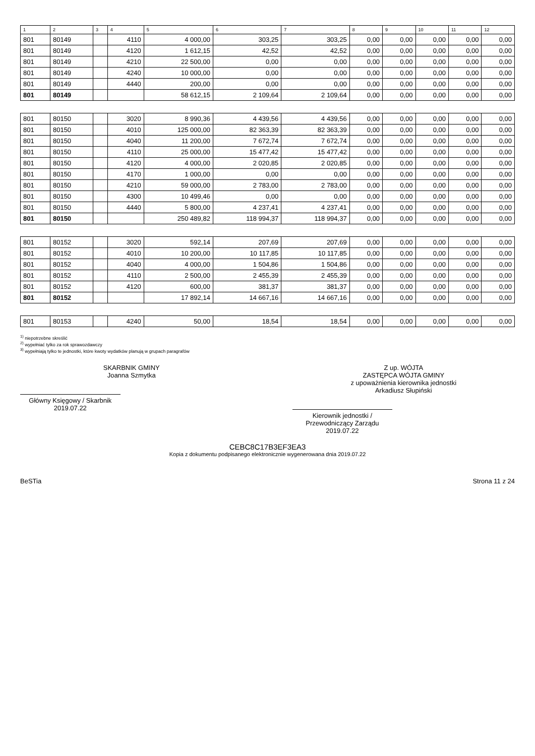| 1 | 2 | 3 | 4 | 5 | 6 | 7 | 8 | 9 | 10 | 11 | 12 |
| --- | --- | --- | --- | --- | --- | --- | --- | --- | --- | --- | --- |
| 801 | 80149 | | 4110 | 4 000,00 | 303,25 | 303,25 | 0,00 | 0,00 | 0,00 | 0,00 | 0,00 |
| 801 | 80149 | | 4120 | 1 612,15 | 42,52 | 42,52 | 0,00 | 0,00 | 0,00 | 0,00 | 0,00 |
| 801 | 80149 | | 4210 | 22 500,00 | 0,00 | 0,00 | 0,00 | 0,00 | 0,00 | 0,00 | 0,00 |
| 801 | 80149 | | 4240 | 10 000,00 | 0,00 | 0,00 | 0,00 | 0,00 | 0,00 | 0,00 | 0,00 |
| 801 | 80149 | | 4440 | 200,00 | 0,00 | 0,00 | 0,00 | 0,00 | 0,00 | 0,00 | 0,00 |
| 801 | 80149 | | | 58 612,15 | 2 109,64 | 2 109,64 | 0,00 | 0,00 | 0,00 | 0,00 | 0,00 |
| 801 | 80150 | | 3020 | 8 990,36 | 4 439,56 | 4 439,56 | 0,00 | 0,00 | 0,00 | 0,00 | 0,00 |
| 801 | 80150 | | 4010 | 125 000,00 | 82 363,39 | 82 363,39 | 0,00 | 0,00 | 0,00 | 0,00 | 0,00 |
| 801 | 80150 | | 4040 | 11 200,00 | 7 672,74 | 7 672,74 | 0,00 | 0,00 | 0,00 | 0,00 | 0,00 |
| 801 | 80150 | | 4110 | 25 000,00 | 15 477,42 | 15 477,42 | 0,00 | 0,00 | 0,00 | 0,00 | 0,00 |
| 801 | 80150 | | 4120 | 4 000,00 | 2 020,85 | 2 020,85 | 0,00 | 0,00 | 0,00 | 0,00 | 0,00 |
| 801 | 80150 | | 4170 | 1 000,00 | 0,00 | 0,00 | 0,00 | 0,00 | 0,00 | 0,00 | 0,00 |
| 801 | 80150 | | 4210 | 59 000,00 | 2 783,00 | 2 783,00 | 0,00 | 0,00 | 0,00 | 0,00 | 0,00 |
| 801 | 80150 | | 4300 | 10 499,46 | 0,00 | 0,00 | 0,00 | 0,00 | 0,00 | 0,00 | 0,00 |
| 801 | 80150 | | 4440 | 5 800,00 | 4 237,41 | 4 237,41 | 0,00 | 0,00 | 0,00 | 0,00 | 0,00 |
| 801 | 80150 | | | 250 489,82 | 118 994,37 | 118 994,37 | 0,00 | 0,00 | 0,00 | 0,00 | 0,00 |
| 801 | 80152 | | 3020 | 592,14 | 207,69 | 207,69 | 0,00 | 0,00 | 0,00 | 0,00 | 0,00 |
| 801 | 80152 | | 4010 | 10 200,00 | 10 117,85 | 10 117,85 | 0,00 | 0,00 | 0,00 | 0,00 | 0,00 |
| 801 | 80152 | | 4040 | 4 000,00 | 1 504,86 | 1 504,86 | 0,00 | 0,00 | 0,00 | 0,00 | 0,00 |
| 801 | 80152 | | 4110 | 2 500,00 | 2 455,39 | 2 455,39 | 0,00 | 0,00 | 0,00 | 0,00 | 0,00 |
| 801 | 80152 | | 4120 | 600,00 | 381,37 | 381,37 | 0,00 | 0,00 | 0,00 | 0,00 | 0,00 |
| 801 | 80152 | | | 17 892,14 | 14 667,16 | 14 667,16 | 0,00 | 0,00 | 0,00 | 0,00 | 0,00 |
| 801 | 80153 | | 4240 | 50,00 | 18,54 | 18,54 | 0,00 | 0,00 | 0,00 | 0,00 | 0,00 |
<sup>1)</sup> niepotrzebne skreślić
<sup>2)</sup> wypełniać tylko za rok sprawozdawczy
<sup>3)</sup> wypełniają tylko te jednostki, które kwoty wydatków planują w grupach paragrafów
SKARBNIK GMINY
Joanna Szmytka
Główny Księgowy / Skarbnik
2019.07.22
Z up. WÓJTA
ZASTĘPCA WÓJTA GMINY
z upoważnienia kierownika jednostki
Arkadiusz Słupiński
Kierownik jednostki / Przewodniczący Zarządu
2019.07.22
CEBC8C17B3EF3EA3
Kopia z dokumentu podpisanego elektronicznie wygenerowana dnia 2019.07.22
BeSTia Strona 11 z 24